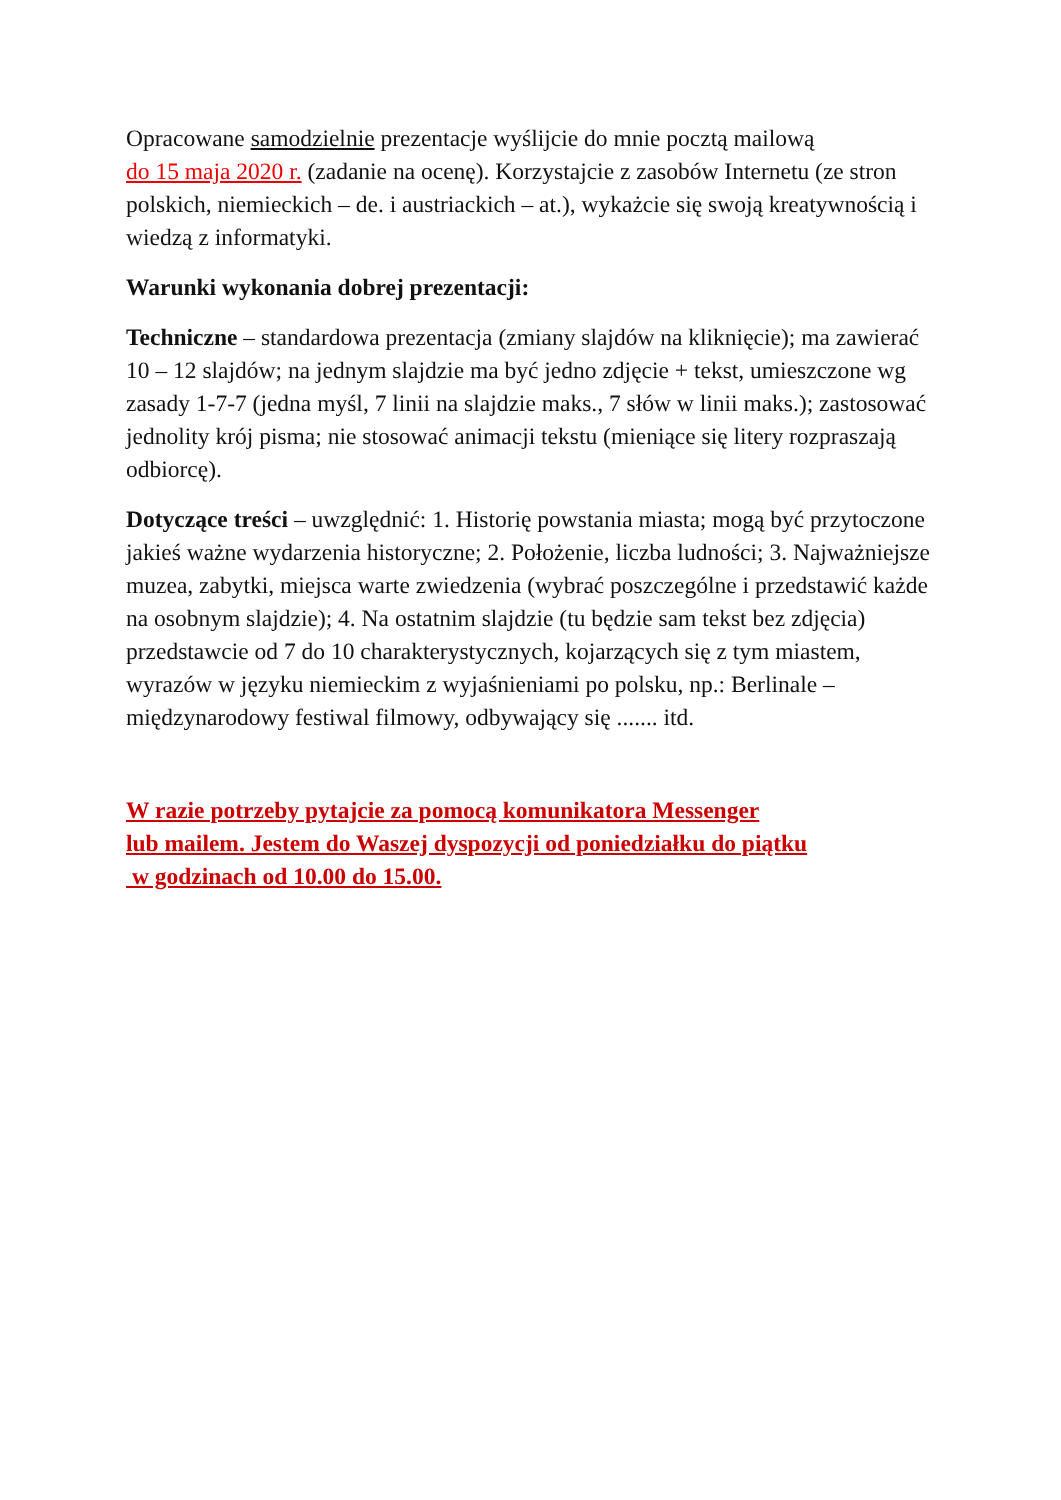Opracowane samodzielnie prezentacje wyślijcie do mnie pocztą mailową
do 15 maja 2020 r. (zadanie na ocenę). Korzystajcie z zasobów Internetu (ze stron polskich, niemieckich – de. i austriackich – at.), wykażcie się swoją kreatywnością i wiedzą z informatyki.
Warunki wykonania dobrej prezentacji:
Techniczne – standardowa prezentacja (zmiany slajdów na kliknięcie); ma zawierać 10 – 12 slajdów; na jednym slajdzie ma być jedno zdjęcie + tekst, umieszczone wg zasady 1-7-7 (jedna myśl, 7 linii na slajdzie maks., 7 słów w linii maks.); zastosować jednolity krój pisma; nie stosować animacji tekstu (mieniące się litery rozpraszają odbiorcę).
Dotyczące treści – uwzględnić: 1. Historię powstania miasta; mogą być przytoczone jakieś ważne wydarzenia historyczne; 2. Położenie, liczba ludności; 3. Najważniejsze muzea, zabytki, miejsca warte zwiedzenia (wybrać poszczególne i przedstawić każde na osobnym slajdzie); 4. Na ostatnim slajdzie (tu będzie sam tekst bez zdjęcia) przedstawcie od 7 do 10 charakterystycznych, kojarzących się z tym miastem, wyrazów w języku niemieckim z wyjaśnieniami po polsku, np.: Berlinale – międzynarodowy festiwal filmowy, odbywający się ....... itd.
W razie potrzeby pytajcie za pomocą komunikatora Messenger
lub mailem. Jestem do Waszej dyspozycji od poniedziałku do piątku
w godzinach od 10.00 do 15.00.